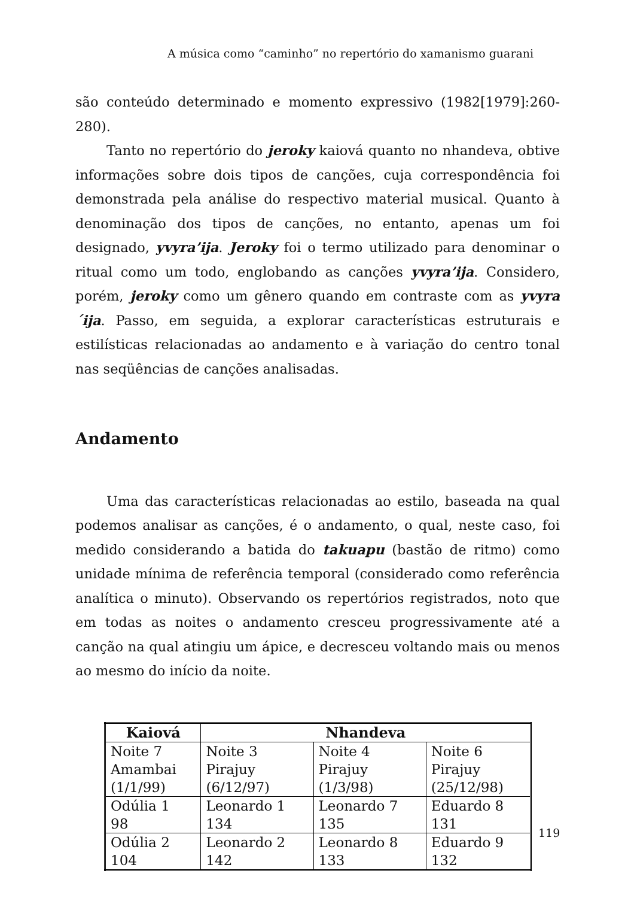A música como “caminho” no repertório do xamanismo guarani
são conteúdo determinado e momento expressivo (1982[1979]:260-280).
Tanto no repertório do jeroky kaiová quanto no nhandeva, obtive informações sobre dois tipos de canções, cuja correspondência foi demonstrada pela análise do respectivo material musical. Quanto à denominação dos tipos de canções, no entanto, apenas um foi designado, yvyra’ija. Jeroky foi o termo utilizado para denominar o ritual como um todo, englobando as canções yvyra’ija. Considero, porém, jeroky como um gênero quando em contraste com as yvyra´ija. Passo, em seguida, a explorar características estruturais e estilísticas relacionadas ao andamento e à variação do centro tonal nas seqüências de canções analisadas.
Andamento
Uma das características relacionadas ao estilo, baseada na qual podemos analisar as canções, é o andamento, o qual, neste caso, foi medido considerando a batida do takuapu (bastão de ritmo) como unidade mínima de referência temporal (considerado como referência analítica o minuto). Observando os repertórios registrados, noto que em todas as noites o andamento cresceu progressivamente até a canção na qual atingiu um ápice, e decresceu voltando mais ou menos ao mesmo do início da noite.
| Kaiová | Nhandeva | | |
| --- | --- | --- | --- |
| Noite 7 Amambai (1/1/99) | Noite 3 Pirajuy (6/12/97) | Noite 4 Pirajuy (1/3/98) | Noite 6 Pirajuy (25/12/98) |
| Odúlia 1 98 | Leonardo 1 134 | Leonardo 7 135 | Eduardo 8 131 |
| Odúlia 2 104 | Leonardo 2 142 | Leonardo 8 133 | Eduardo 9 132 |
119